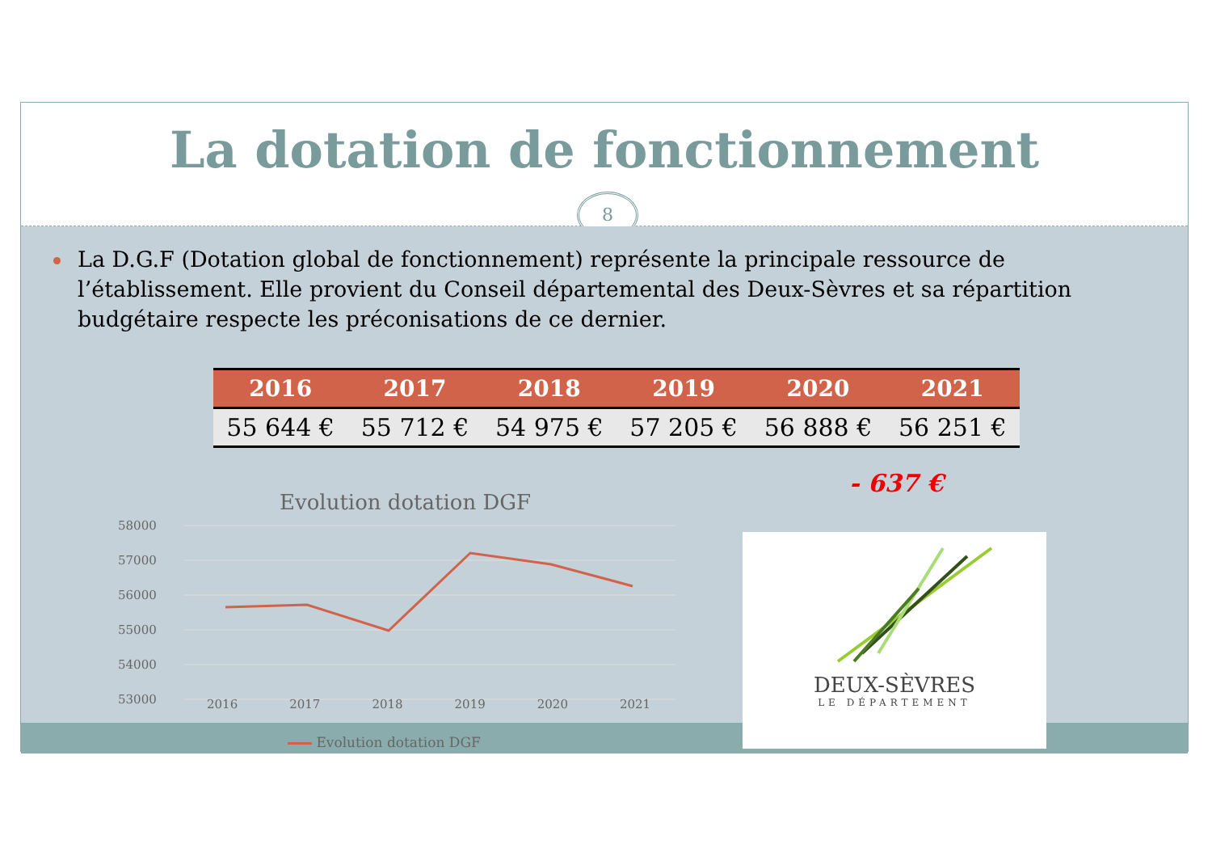La dotation de fonctionnement
8
La D.G.F (Dotation global de fonctionnement) représente la principale ressource de l’établissement. Elle provient du Conseil départemental des Deux-Sèvres et sa répartition budgétaire respecte les préconisations de ce dernier.
| 2016 | 2017 | 2018 | 2019 | 2020 | 2021 |
| --- | --- | --- | --- | --- | --- |
| 55 644 € | 55 712 € | 54 975 € | 57 205 € | 56 888 € | 56 251 € |
- 637 €
Evolution dotation DGF
58000
57000
56000
55000
54000
53000
2016 2017 2018 2019 2020 2021
Evolution dotation DGF
DEUX-SÈVRES
LE DÉPARTEMENT